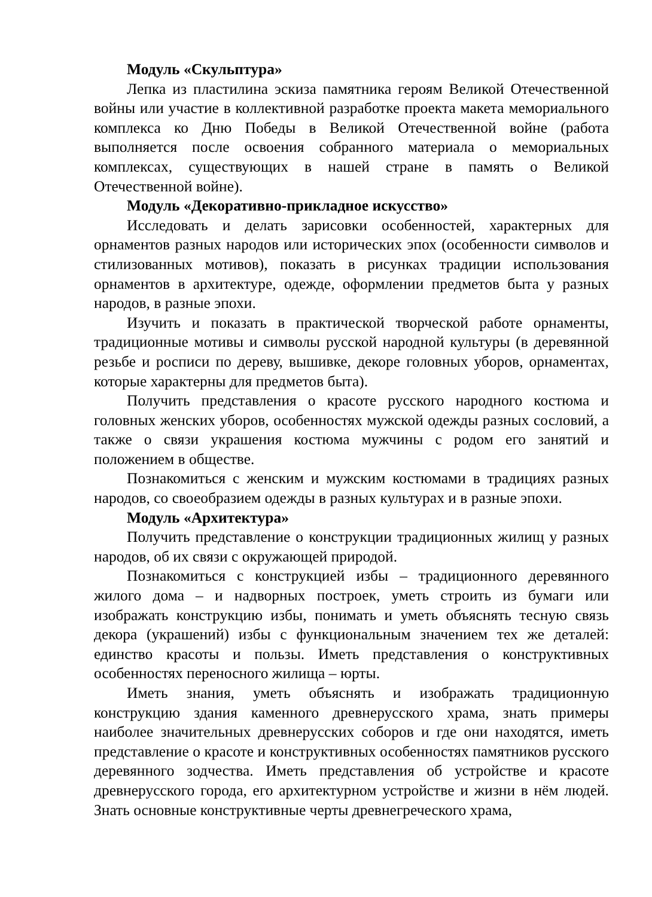Модуль «Скульптура»
Лепка из пластилина эскиза памятника героям Великой Отечественной войны или участие в коллективной разработке проекта макета мемориального комплекса ко Дню Победы в Великой Отечественной войне (работа выполняется после освоения собранного материала о мемориальных комплексах, существующих в нашей стране в память о Великой Отечественной войне).
Модуль «Декоративно-прикладное искусство»
Исследовать и делать зарисовки особенностей, характерных для орнаментов разных народов или исторических эпох (особенности символов и стилизованных мотивов), показать в рисунках традиции использования орнаментов в архитектуре, одежде, оформлении предметов быта у разных народов, в разные эпохи.
Изучить и показать в практической творческой работе орнаменты, традиционные мотивы и символы русской народной культуры (в деревянной резьбе и росписи по дереву, вышивке, декоре головных уборов, орнаментах, которые характерны для предметов быта).
Получить представления о красоте русского народного костюма и головных женских уборов, особенностях мужской одежды разных сословий, а также о связи украшения костюма мужчины с родом его занятий и положением в обществе.
Познакомиться с женским и мужским костюмами в традициях разных народов, со своеобразием одежды в разных культурах и в разные эпохи.
Модуль «Архитектура»
Получить представление о конструкции традиционных жилищ у разных народов, об их связи с окружающей природой.
Познакомиться с конструкцией избы – традиционного деревянного жилого дома – и надворных построек, уметь строить из бумаги или изображать конструкцию избы, понимать и уметь объяснять тесную связь декора (украшений) избы с функциональным значением тех же деталей: единство красоты и пользы. Иметь представления о конструктивных особенностях переносного жилища – юрты.
Иметь знания, уметь объяснять и изображать традиционную конструкцию здания каменного древнерусского храма, знать примеры наиболее значительных древнерусских соборов и где они находятся, иметь представление о красоте и конструктивных особенностях памятников русского деревянного зодчества. Иметь представления об устройстве и красоте древнерусского города, его архитектурном устройстве и жизни в нём людей. Знать основные конструктивные черты древнегреческого храма,